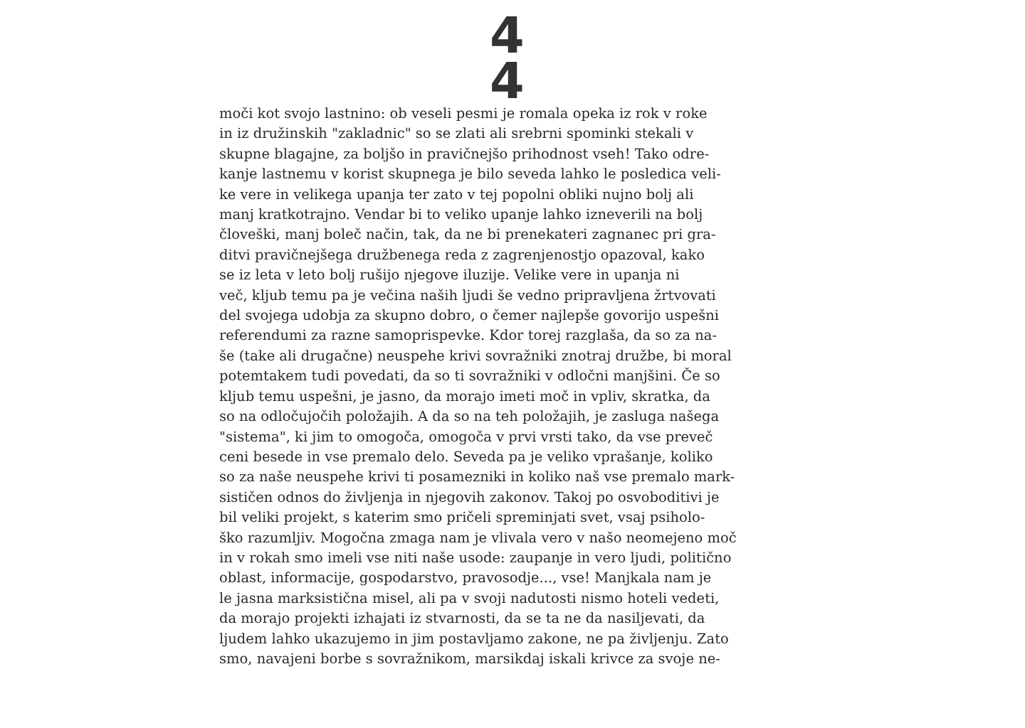4
4
moči kot svojo lastnino: ob veseli pesmi je romala opeka iz rok v roke
in iz družinskih "zakladnic" so se zlati ali srebrni spominki stekali v
skupne blagajne, za boljšo in pravičnejšo prihodnost vseh! Tako odre-
kanje lastnemu v korist skupnega je bilo seveda lahko le posledica veli-
ke vere in velikega upanja ter zato v tej popolni obliki nujno bolj ali
manj kratkotrajno. Vendar bi to veliko upanje lahko izneverili na bolj
človeški, manj boleč način, tak, da ne bi prenekateri zagnanec pri gra-
ditvi pravičnejšega družbenega reda z zagrenjenostjo opazoval, kako
se iz leta v leto bolj rušijo njegove iluzije. Velike vere in upanja ni
več, kljub temu pa je večina naših ljudi še vedno pripravljena žrtvovati
del svojega udobja za skupno dobro, o čemer najlepše govorijo uspešni
referendumi za razne samoprispevke. Kdor torej razglaša, da so za na-
še (take ali drugačne) neuspehe krivi sovražniki znotraj družbe, bi moral
potemtakem tudi povedati, da so ti sovražniki v odločni manjšini. Če so
kljub temu uspešni, je jasno, da morajo imeti moč in vpliv, skratka, da
so na odločujočih položajih. A da so na teh položajih, je zasluga našega
"sistema", ki jim to omogoča, omogoča v prvi vrsti tako, da vse preveč
ceni besede in vse premalo delo. Seveda pa je veliko vprašanje, koliko
so za naše neuspehe krivi ti posamezniki in koliko naš vse premalo mark-
sističen odnos do življenja in njegovih zakonov. Takoj po osvoboditivi je
bil veliki projekt, s katerim smo pričeli spreminjati svet, vsaj psiholo-
ško razumljiv. Mogočna zmaga nam je vlivala vero v našo neomejeno moč
in v rokah smo imeli vse niti naše usode: zaupanje in vero ljudi, politično
oblast, informacije, gospodarstvo, pravosodje..., vse! Manjkala nam je
le jasna marksistična misel, ali pa v svoji nadutosti nismo hoteli vedeti,
da morajo projekti izhajati iz stvarnosti, da se ta ne da nasiljevati, da
ljudem lahko ukazujemo in jim postavljamo zakone, ne pa življenju. Zato
smo, navajeni borbe s sovražnikom, marsikdaj iskali krivce za svoje ne-